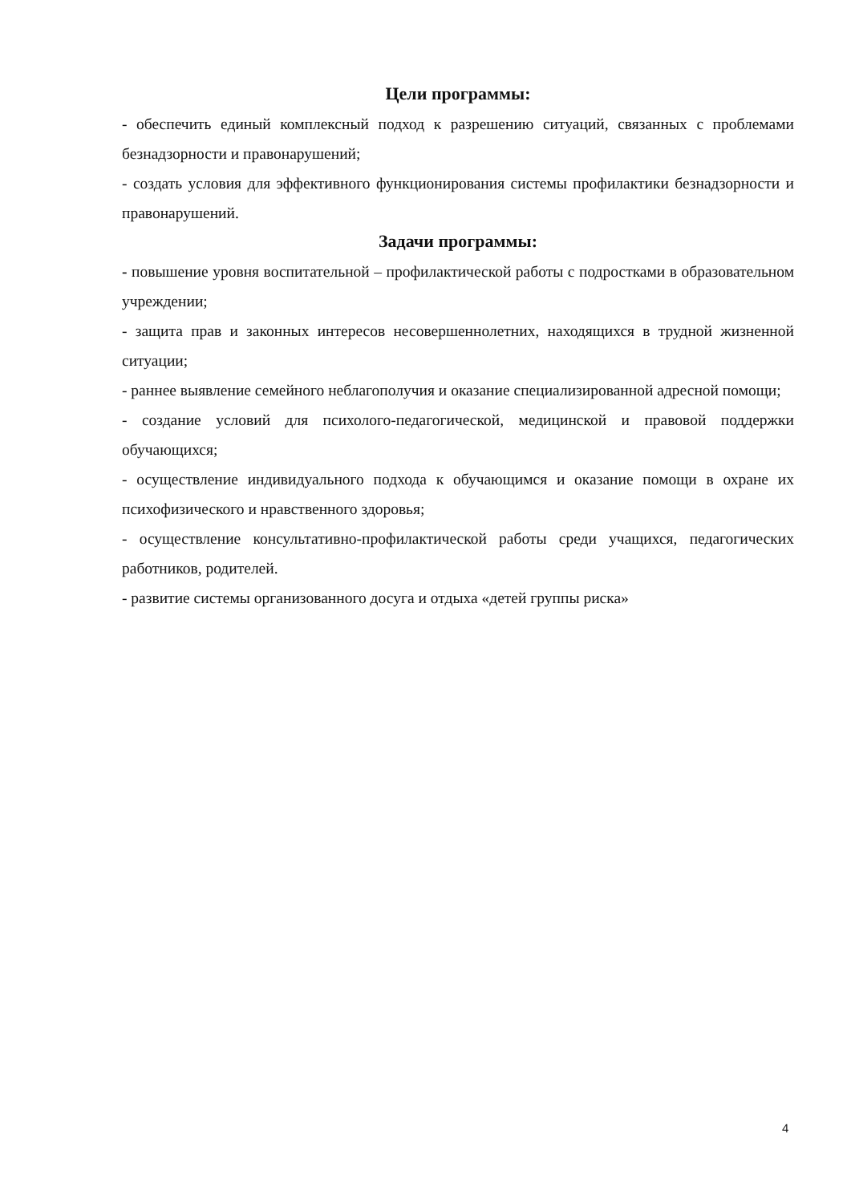Цели программы:
- обеспечить единый комплексный подход к разрешению ситуаций, связанных с проблемами безнадзорности и правонарушений;
- создать условия для эффективного функционирования системы профилактики безнадзорности и правонарушений.
Задачи программы:
- повышение уровня воспитательной – профилактической работы с подростками в образовательном учреждении;
- защита прав и законных интересов несовершеннолетних, находящихся в трудной жизненной ситуации;
- раннее выявление семейного неблагополучия и оказание специализированной адресной помощи;
- создание условий для психолого-педагогической, медицинской и правовой поддержки обучающихся;
- осуществление индивидуального подхода к обучающимся и оказание помощи в охране их психофизического и нравственного здоровья;
- осуществление консультативно-профилактической работы среди учащихся, педагогических работников, родителей.
- развитие системы организованного досуга и отдыха «детей группы риска»
4